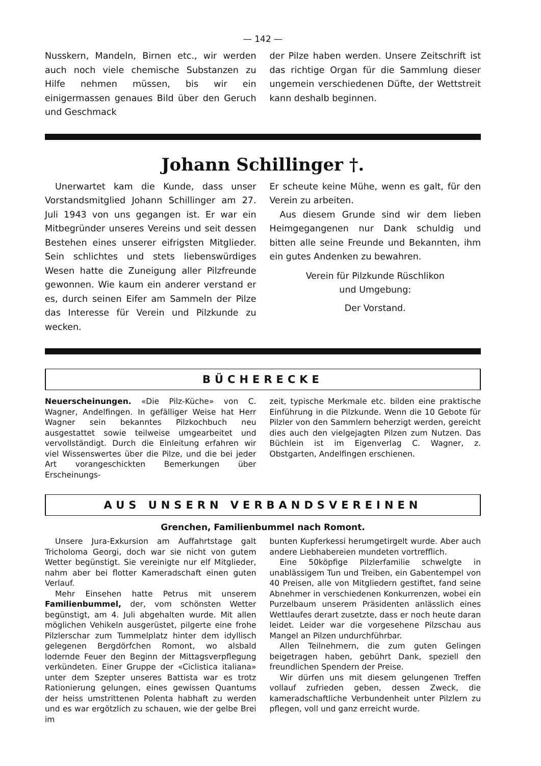— 142 —
Nusskern, Mandeln, Birnen etc., wir werden auch noch viele chemische Substanzen zu Hilfe nehmen müssen, bis wir ein einigermassen genaues Bild über den Geruch und Geschmack
der Pilze haben werden. Unsere Zeitschrift ist das richtige Organ für die Sammlung dieser ungemein verschiedenen Düfte, der Wettstreit kann deshalb beginnen.
Johann Schillinger †.
Unerwartet kam die Kunde, dass unser Vorstandsmitglied Johann Schillinger am 27. Juli 1943 von uns gegangen ist. Er war ein Mitbegründer unseres Vereins und seit dessen Bestehen eines unserer eifrigsten Mitglieder. Sein schlichtes und stets liebenswürdiges Wesen hatte die Zuneigung aller Pilzfreunde gewonnen. Wie kaum ein anderer verstand er es, durch seinen Eifer am Sammeln der Pilze das Interesse für Verein und Pilzkunde zu wecken.
Er scheute keine Mühe, wenn es galt, für den Verein zu arbeiten.
Aus diesem Grunde sind wir dem lieben Heimgegangenen nur Dank schuldig und bitten alle seine Freunde und Bekannten, ihm ein gutes Andenken zu bewahren.
Verein für Pilzkunde Rüschlikon
und Umgebung:
Der Vorstand.
BÜCHERECKE
Neuerscheinungen. «Die Pilz-Küche» von C. Wagner, Andelfingen. In gefälliger Weise hat Herr Wagner sein bekanntes Pilzkochbuch neu ausgestattet sowie teilweise umgearbeitet und vervollständigt. Durch die Einleitung erfahren wir viel Wissenswertes über die Pilze, und die bei jeder Art vorangeschickten Bemerkungen über Erscheinungs-
zeit, typische Merkmale etc. bilden eine praktische Einführung in die Pilzkunde. Wenn die 10 Gebote für Pilzler von den Sammlern beherzigt werden, gereicht dies auch den vielgejagten Pilzen zum Nutzen. Das Büchlein ist im Eigenverlag C. Wagner, z. Obstgarten, Andelfingen erschienen.
AUS UNSERN VERBANDSVEREINEN
Grenchen, Familienbummel nach Romont.
Unsere Jura-Exkursion am Auffahrtstage galt Tricholoma Georgi, doch war sie nicht von gutem Wetter begünstigt. Sie vereinigte nur elf Mitglieder, nahm aber bei flotter Kameradschaft einen guten Verlauf.
Mehr Einsehen hatte Petrus mit unserem Familienbummel, der, vom schönsten Wetter begünstigt, am 4. Juli abgehalten wurde. Mit allen möglichen Vehikeln ausgerüstet, pilgerte eine frohe Pilzlerschar zum Tummelplatz hinter dem idyllisch gelegenen Bergdörfchen Romont, wo alsbald lodernde Feuer den Beginn der Mittagsverpflegung verkündeten. Einer Gruppe der «Ciclistica italiana» unter dem Szepter unseres Battista war es trotz Rationierung gelungen, eines gewissen Quantums der heiss umstrittenen Polenta habhaft zu werden und es war ergötzlich zu schauen, wie der gelbe Brei im
bunten Kupferkessi herumgetirgelt wurde. Aber auch andere Liebhabereien mundeten vortrefflich.
Eine 50köpfige Pilzlerfamilie schwelgte in unablässigem Tun und Treiben, ein Gabentempel von 40 Preisen, alle von Mitgliedern gestiftet, fand seine Abnehmer in verschiedenen Konkurrenzen, wobei ein Purzelbaum unserem Präsidenten anlässlich eines Wettlaufes derart zusetzte, dass er noch heute daran leidet. Leider war die vorgesehene Pilzschau aus Mangel an Pilzen undurchführbar.
Allen Teilnehmern, die zum guten Gelingen beigetragen haben, gebührt Dank, speziell den freundlichen Spendern der Preise.
Wir dürfen uns mit diesem gelungenen Treffen vollauf zufrieden geben, dessen Zweck, die kameradschaftliche Verbundenheit unter Pilzlern zu pflegen, voll und ganz erreicht wurde.